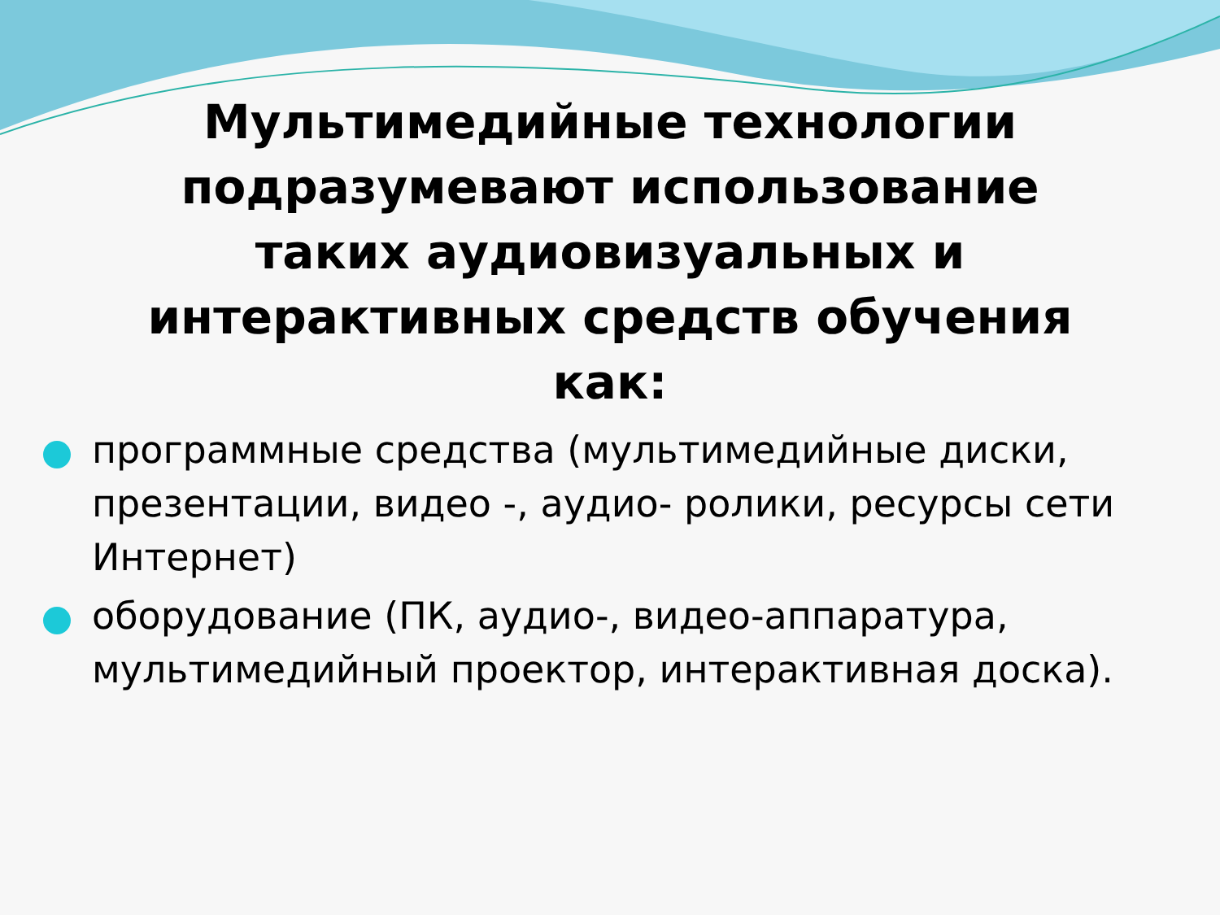Мультимедийные технологии подразумевают использование таких аудиовизуальных и интерактивных средств обучения как:
программные средства (мультимедийные диски, презентации, видео -, аудио- ролики, ресурсы сети Интернет)
оборудование (ПК, аудио-, видео-аппаратура, мультимедийный проектор, интерактивная доска).